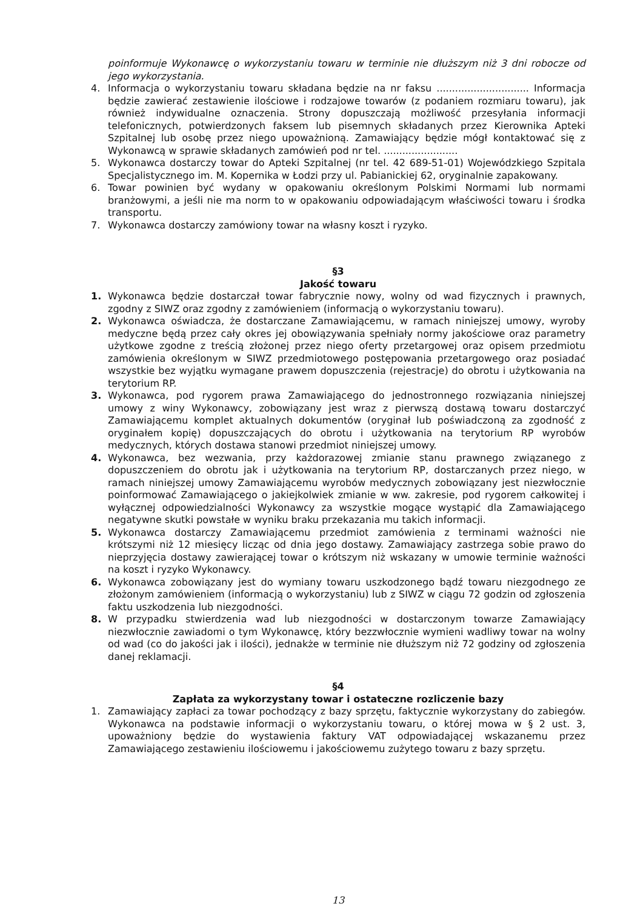poinformuje Wykonawcę o wykorzystaniu towaru w terminie nie dłuższym niż 3 dni robocze od jego wykorzystania.
4. Informacja o wykorzystaniu towaru składana będzie na nr faksu .............................. Informacja będzie zawierać zestawienie ilościowe i rodzajowe towarów (z podaniem rozmiaru towaru), jak również indywidualne oznaczenia. Strony dopuszczają możliwość przesyłania informacji telefonicznych, potwierdzonych faksem lub pisemnych składanych przez Kierownika Apteki Szpitalnej lub osobę przez niego upoważnioną. Zamawiający będzie mógł kontaktować się z Wykonawcą w sprawie składanych zamówień pod nr tel. ........................
5. Wykonawca dostarczy towar do Apteki Szpitalnej (nr tel. 42 689-51-01) Wojewódzkiego Szpitala Specjalistycznego im. M. Kopernika w Łodzi przy ul. Pabianickiej 62, oryginalnie zapakowany.
6. Towar powinien być wydany w opakowaniu określonym Polskimi Normami lub normami branżowymi, a jeśli nie ma norm to w opakowaniu odpowiadającym właściwości towaru i środka transportu.
7. Wykonawca dostarczy zamówiony towar na własny koszt i ryzyko.
§3
Jakość towaru
1. Wykonawca będzie dostarczał towar fabrycznie nowy, wolny od wad fizycznych i prawnych, zgodny z SIWZ oraz zgodny z zamówieniem (informacją o wykorzystaniu towaru).
2. Wykonawca oświadcza, że dostarczane Zamawiającemu, w ramach niniejszej umowy, wyroby medyczne będą przez cały okres jej obowiązywania spełniały normy jakościowe oraz parametry użytkowe zgodne z treścią złożonej przez niego oferty przetargowej oraz opisem przedmiotu zamówienia określonym w SIWZ przedmiotowego postępowania przetargowego oraz posiadać wszystkie bez wyjątku wymagane prawem dopuszczenia (rejestracje) do obrotu i użytkowania na terytorium RP.
3. Wykonawca, pod rygorem prawa Zamawiającego do jednostronnego rozwiązania niniejszej umowy z winy Wykonawcy, zobowiązany jest wraz z pierwszą dostawą towaru dostarczyć Zamawiającemu komplet aktualnych dokumentów (oryginał lub poświadczoną za zgodność z oryginałem kopię) dopuszczających do obrotu i użytkowania na terytorium RP wyrobów medycznych, których dostawa stanowi przedmiot niniejszej umowy.
4. Wykonawca, bez wezwania, przy każdorazowej zmianie stanu prawnego związanego z dopuszczeniem do obrotu jak i użytkowania na terytorium RP, dostarczanych przez niego, w ramach niniejszej umowy Zamawiającemu wyrobów medycznych zobowiązany jest niezwłocznie poinformować Zamawiającego o jakiejkolwiek zmianie w ww. zakresie, pod rygorem całkowitej i wyłącznej odpowiedzialności Wykonawcy za wszystkie mogące wystąpić dla Zamawiającego negatywne skutki powstałe w wyniku braku przekazania mu takich informacji.
5. Wykonawca dostarczy Zamawiającemu przedmiot zamówienia z terminami ważności nie krótszymi niż 12 miesięcy licząc od dnia jego dostawy. Zamawiający zastrzega sobie prawo do nieprzyjęcia dostawy zawierającej towar o krótszym niż wskazany w umowie terminie ważności na koszt i ryzyko Wykonawcy.
6. Wykonawca zobowiązany jest do wymiany towaru uszkodzonego bądź towaru niezgodnego ze złożonym zamówieniem (informacją o wykorzystaniu) lub z SIWZ w ciągu 72 godzin od zgłoszenia faktu uszkodzenia lub niezgodności.
8. W przypadku stwierdzenia wad lub niezgodności w dostarczonym towarze Zamawiający niezwłocznie zawiadomi o tym Wykonawcę, który bezzwłocznie wymieni wadliwy towar na wolny od wad (co do jakości jak i ilości), jednakże w terminie nie dłuższym niż 72 godziny od zgłoszenia danej reklamacji.
§4
Zapłata za wykorzystany towar i ostateczne rozliczenie bazy
1. Zamawiający zapłaci za towar pochodzący z bazy sprzętu, faktycznie wykorzystany do zabiegów. Wykonawca na podstawie informacji o wykorzystaniu towaru, o której mowa w § 2 ust. 3, upoważniony będzie do wystawienia faktury VAT odpowiadającej wskazanemu przez Zamawiającego zestawieniu ilościowemu i jakościowemu zużytego towaru z bazy sprzętu.
13